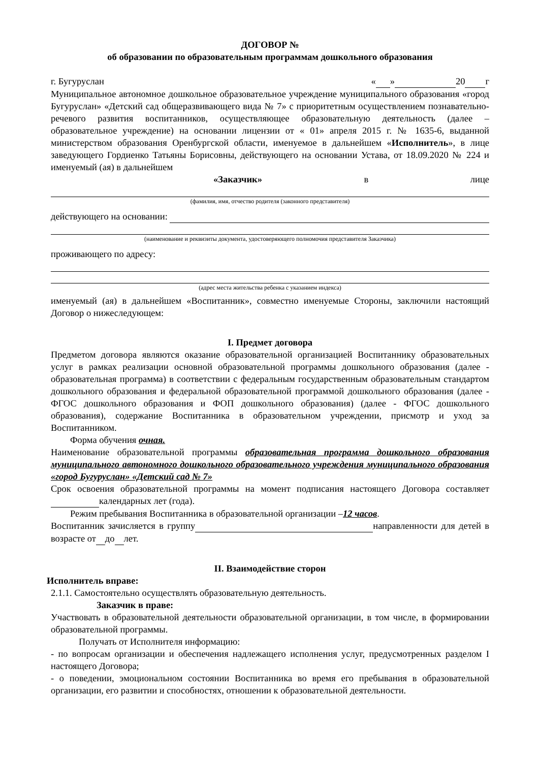ДОГОВОР №
об образовании по образовательным программам дошкольного образования
г. Бугуруслан « » 20 г
Муниципальное автономное дошкольное образовательное учреждение муниципального образования «город Бугуруслан» «Детский сад общеразвивающего вида № 7» с приоритетным осуществлением познавательно-речевого развития воспитанников, осуществляющее образовательную деятельность (далее – образовательное учреждение) на основании лицензии от « 01» апреля 2015 г. № 1635-6, выданной министерством образования Оренбургской области, именуемое в дальнейшем «Исполнитель», в лице заведующего Гордиенко Татьяны Борисовны, действующего на основании Устава, от 18.09.2020 № 224 и именуемый (ая) в дальнейшем
«Заказчик» в лице
(фамилия, имя, отчество родителя (законного представителя)
действующего на основании:
(наименование и реквизиты документа, удостоверяющего полномочия представителя Заказчика)
проживающего по адресу:
(адрес места жительства ребенка с указанием индекса)
именуемый (ая) в дальнейшем «Воспитанник», совместно именуемые Стороны, заключили настоящий Договор о нижеследующем:
I. Предмет договора
Предметом договора являются оказание образовательной организацией Воспитаннику образовательных услуг в рамках реализации основной образовательной программы дошкольного образования (далее - образовательная программа) в соответствии с федеральным государственным образовательным стандартом дошкольного образования и федеральной образовательной программой дошкольного образования (далее - ФГОС дошкольного образования и ФОП дошкольного образования) (далее - ФГОС дошкольного образования), содержание Воспитанника в образовательном учреждении, присмотр и уход за Воспитанником.
Форма обучения очная.
Наименование образовательной программы образовательная программа дошкольного образования муниципального автономного дошкольного образовательного учреждения муниципального образования «город Бугуруслан» «Детский сад № 7»
Срок освоения образовательной программы на момент подписания настоящего Договора составляет календарных лет (года).
Режим пребывания Воспитанника в образовательной организации –12 часов.
Воспитанник зачисляется в группу направленности для детей в возрасте от до лет.
II. Взаимодействие сторон
Исполнитель вправе:
2.1.1. Самостоятельно осуществлять образовательную деятельность.
Заказчик в праве:
Участвовать в образовательной деятельности образовательной организации, в том числе, в формировании образовательной программы.
Получать от Исполнителя информацию:
- по вопросам организации и обеспечения надлежащего исполнения услуг, предусмотренных разделом I настоящего Договора;
- о поведении, эмоциональном состоянии Воспитанника во время его пребывания в образовательной организации, его развитии и способностях, отношении к образовательной деятельности.